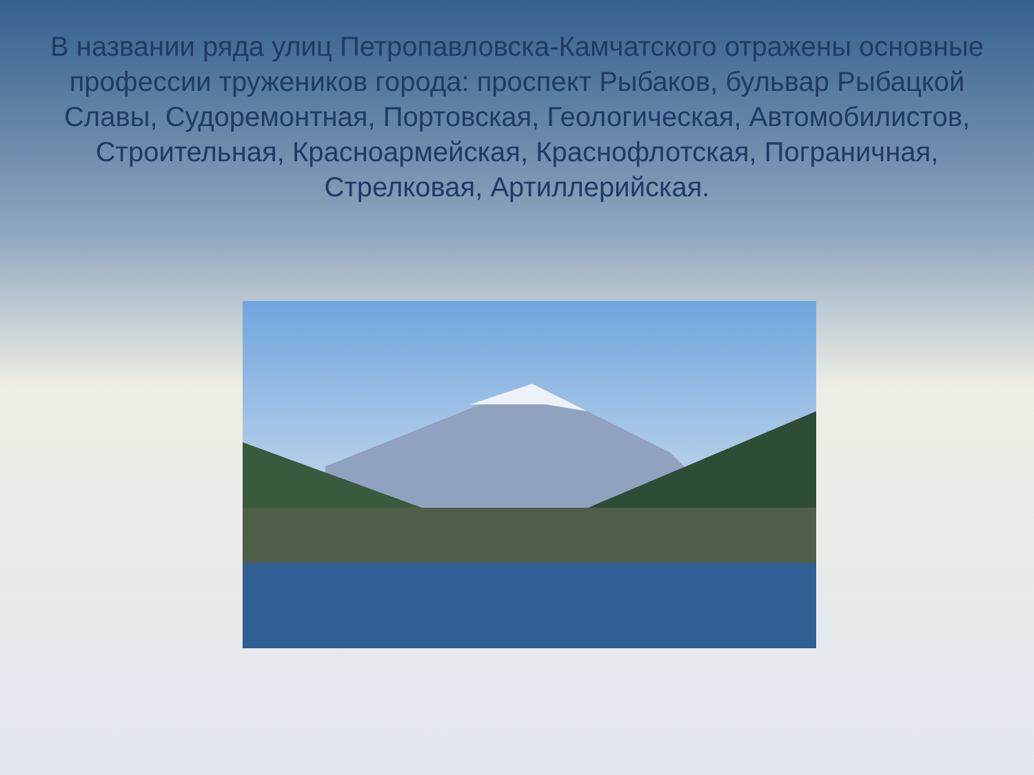В названии ряда улиц Петропавловска-Камчатского отражены основные профессии тружеников города: проспект Рыбаков, бульвар Рыбацкой Славы, Судоремонтная, Портовская, Геологическая, Автомобилистов, Строительная, Красноармейская, Краснофлотская, Пограничная, Стрелковая, Артиллерийская.